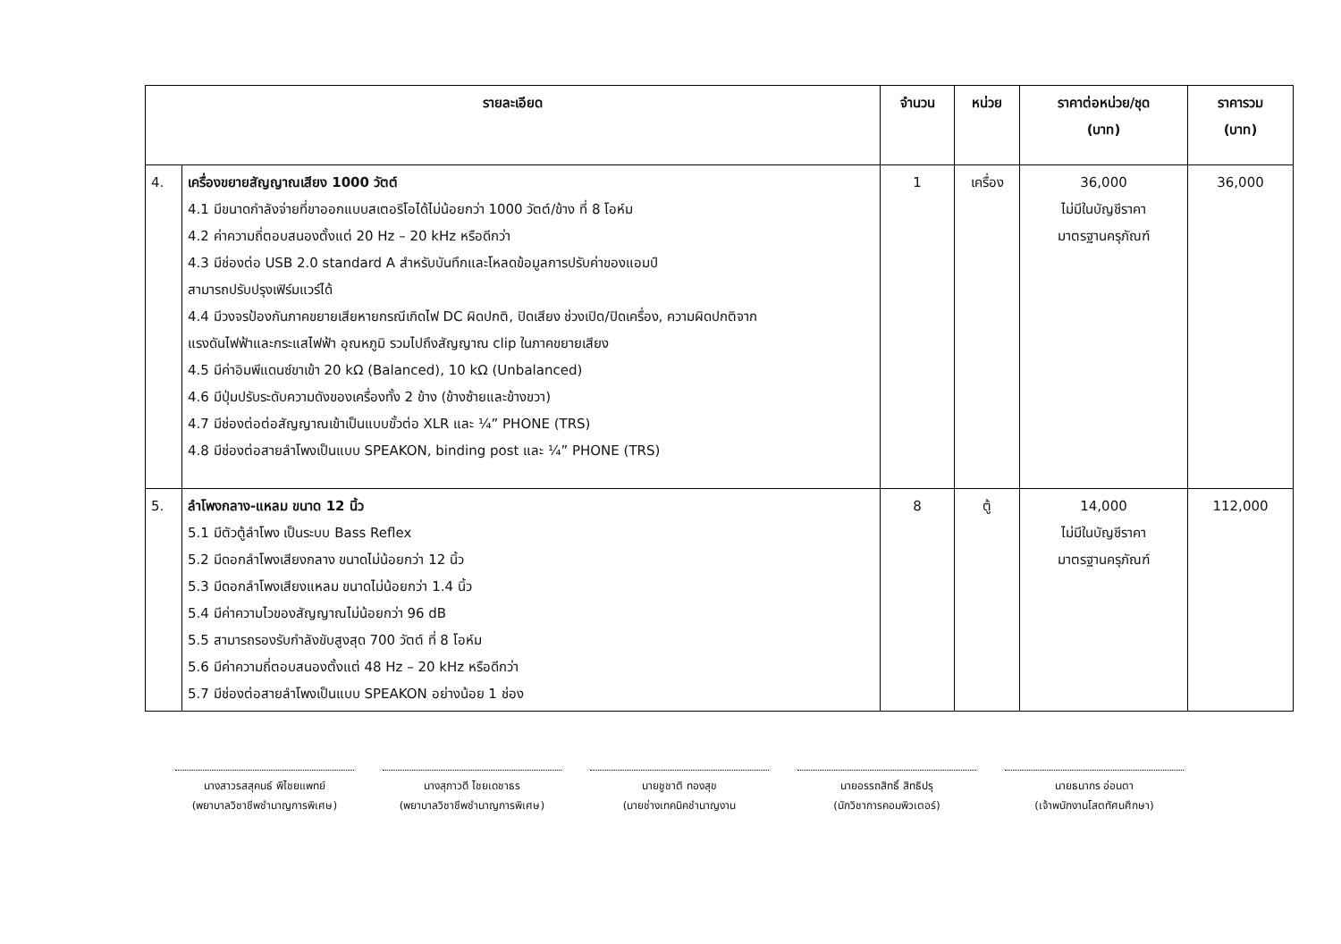| รายละเอียด | | จำนวน | หน่วย | ราคาต่อหน่วย/ชุด (บาท) | ราคารวม (บาท) |
| --- | --- | --- | --- | --- | --- |
| 4. | เครื่องขยายสัญญาณเสียง 1000 วัตต์ 4.1 มีขนาดกำลังจ่ายที่ขาออกแบบสเตอริโอได้ไม่น้อยกว่า 1000 วัตต์/ข้าง ที่ 8 โอห์ม 4.2 ค่าความถี่ตอบสนองตั้งแต่ 20 Hz – 20 kHz หรือดีกว่า 4.3 มีช่องต่อ USB 2.0 standard A สำหรับบันทึกและโหลดข้อมูลการปรับค่าของแอมป์ สามารถปรับปรุงเฟิร์มแวร์ได้ 4.4 มีวงจรป้องกันภาคขยายเสียหายกรณีเกิดไฟ DC ผิดปกติ, ปิดเสียง ช่วงเปิด/ปิดเครื่อง, ความผิดปกติจาก แรงดันไฟฟ้าและกระแสไฟฟ้า อุณหภูมิ รวมไปถึงสัญญาณ clip ในภาคขยายเสียง 4.5 มีค่าอิมพีแดนซ์ขาเข้า 20 kΩ (Balanced), 10 kΩ (Unbalanced) 4.6 มีปุ่มปรับระดับความดังของเครื่องทั้ง 2 ข้าง (ข้างซ้ายและข้างขวา) 4.7 มีช่องต่อต่อสัญญาณเข้าเป็นแบบขั้วต่อ XLR และ ¼” PHONE (TRS) 4.8 มีช่องต่อสายลำโพงเป็นแบบ SPEAKON, binding post และ ¼” PHONE (TRS) | 1 | เครื่อง | 36,000 ไม่มีในบัญชีราคา มาตรฐานครุภัณฑ์ | 36,000 |
| 5. | ลำโพงกลาง-แหลม ขนาด 12 นิ้ว 5.1 มีตัวตู้ลำโพง เป็นระบบ Bass Reflex 5.2 มีดอกลำโพงเสียงกลาง ขนาดไม่น้อยกว่า 12 นิ้ว 5.3 มีดอกลำโพงเสียงแหลม ขนาดไม่น้อยกว่า 1.4 นิ้ว 5.4 มีค่าความไวของสัญญาณไม่น้อยกว่า 96 dB 5.5 สามารถรองรับกำลังขับสูงสุด 700 วัตต์ ที่ 8 โอห์ม 5.6 มีค่าความถี่ตอบสนองตั้งแต่ 48 Hz – 20 kHz หรือดีกว่า 5.7 มีช่องต่อสายลำโพงเป็นแบบ SPEAKON อย่างน้อย 1 ช่อง | 8 | ตู้ | 14,000 ไม่มีในบัญชีราคา มาตรฐานครุภัณฑ์ | 112,000 |
นางสาวรสสุคนธ์ พิไชยแพทย์
(พยาบาลวิชาชีพชำนาญการพิเศษ)
นางสุภาวดี ไชยเดชาธร
(พยาบาลวิชาชีพชำนาญการพิเศษ)
นายชูชาติ ทองสุข
(นายช่างเทคนิคชำนาญงาน
นายอรรถสิทธิ์ สิทธิปรุ
(นักวิชาการคอมพิวเตอร์)
นายธนากร อ่อนตา
(เจ้าพนักงานโสตทัศนศึกษา)